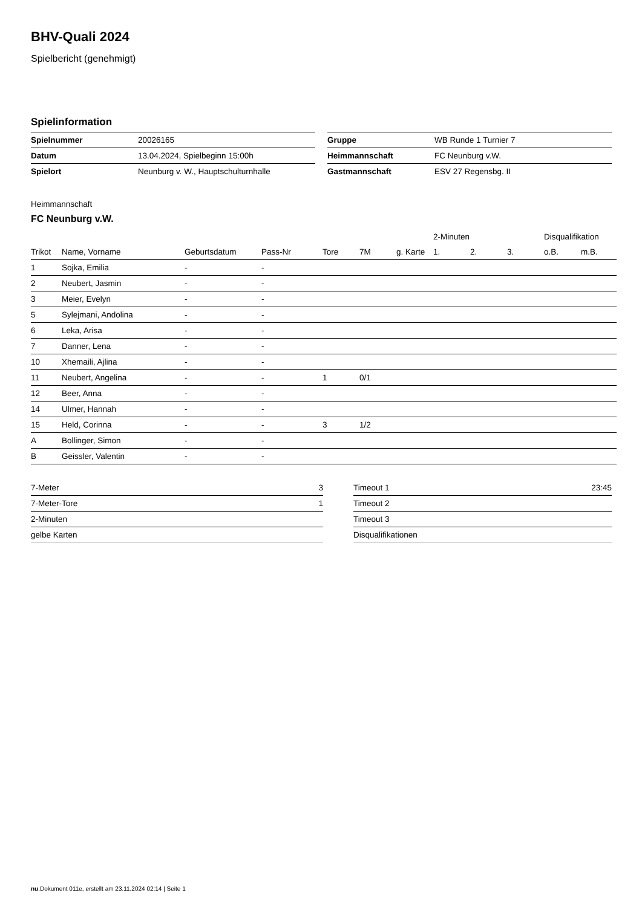BHV-Quali 2024
Spielbericht (genehmigt)
Spielinformation
| Spielnummer | 20026165 |
| Datum | 13.04.2024, Spielbeginn 15:00h |
| Spielort | Neunburg v. W., Hauptschulturnhalle |
| Gruppe | WB Runde 1 Turnier 7 |
| Heimmannschaft | FC Neunburg v.W. |
| Gastmannschaft | ESV 27 Regensbg. II |
Heimmannschaft
FC Neunburg v.W.
| | | | | | | | 2-Minuten | | | Disqualifikation | |
| --- | --- | --- | --- | --- | --- | --- | --- | --- | --- | --- | --- |
| Trikot | Name, Vorname | Geburtsdatum | Pass-Nr | Tore | 7M | g. Karte | 1. | 2. | 3. | o.B. | m.B. |
| 1 | Sojka, Emilia | - | - | | | | | | | | |
| 2 | Neubert, Jasmin | - | - | | | | | | | | |
| 3 | Meier, Evelyn | - | - | | | | | | | | |
| 5 | Sylejmani, Andolina | - | - | | | | | | | | |
| 6 | Leka, Arisa | - | - | | | | | | | | |
| 7 | Danner, Lena | - | - | | | | | | | | |
| 10 | Xhemaili, Ajlina | - | - | | | | | | | | |
| 11 | Neubert, Angelina | - | - | 1 | 0/1 | | | | | | |
| 12 | Beer, Anna | - | - | | | | | | | | |
| 14 | Ulmer, Hannah | - | - | | | | | | | | |
| 15 | Held, Corinna | - | - | 3 | 1/2 | | | | | | |
| A | Bollinger, Simon | - | - | | | | | | | | |
| B | Geissler, Valentin | - | - | | | | | | | | |
| 7-Meter | 3 |
| 7-Meter-Tore | 1 |
| 2-Minuten | |
| gelbe Karten | |
| Timeout 1 | 23:45 |
| Timeout 2 | |
| Timeout 3 | |
| Disqualifikationen | |
nu.Dokument 011e, erstellt am 23.11.2024 02:14 | Seite 1